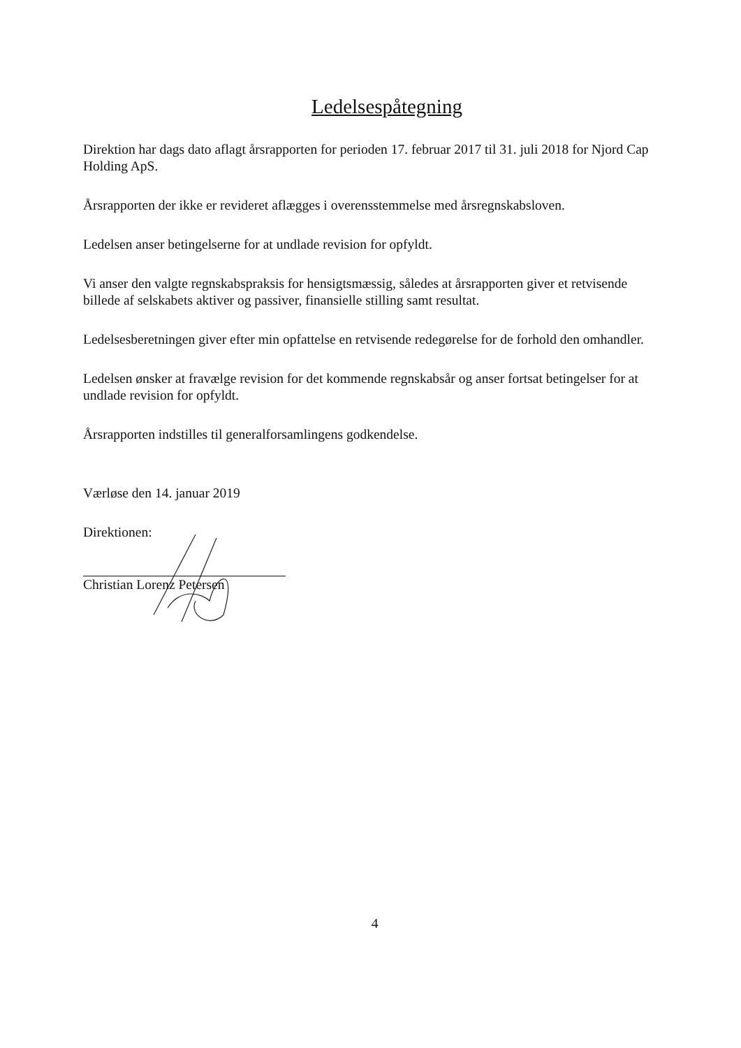Ledelsespåtegning
Direktion har dags dato aflagt årsrapporten for perioden 17. februar 2017 til 31. juli 2018 for Njord Cap Holding ApS.
Årsrapporten der ikke er revideret aflægges i overensstemmelse med årsregnskabsloven.
Ledelsen anser betingelserne for at undlade revision for opfyldt.
Vi anser den valgte regnskabspraksis for hensigtsmæssig, således at årsrapporten giver et retvisende billede af selskabets aktiver og passiver, finansielle stilling samt resultat.
Ledelsesberetningen giver efter min opfattelse en retvisende redegørelse for de forhold den omhandler.
Ledelsen ønsker at fravælge revision for det kommende regnskabsår og anser fortsat betingelser for at undlade revision for opfyldt.
Årsrapporten indstilles til generalforsamlingens godkendelse.
Værløse den 14. januar 2019
Direktionen:
Christian Lorenz Petersen
4